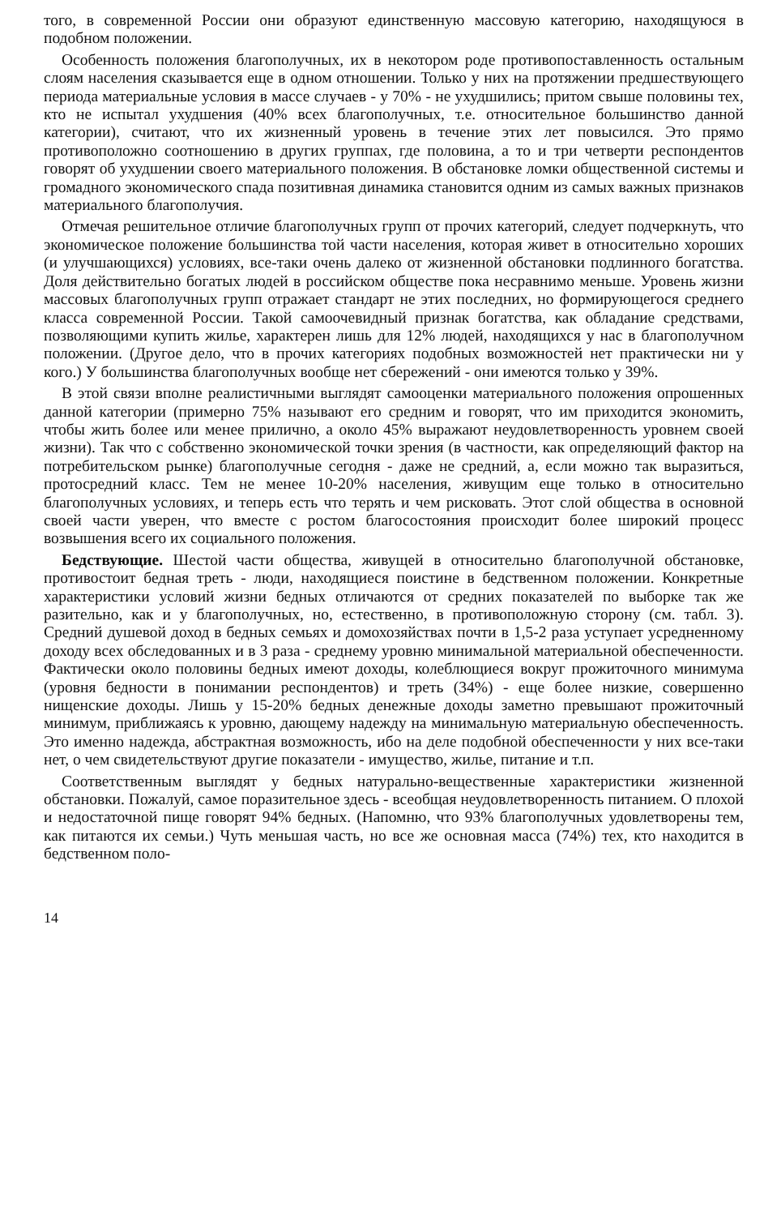того, в современной России они образуют единственную массовую категорию, находящуюся в подобном положении.
Особенность положения благополучных, их в некотором роде противопоставленность остальным слоям населения сказывается еще в одном отношении. Только у них на протяжении предшествующего периода материальные условия в массе случаев - у 70% - не ухудшились; притом свыше половины тех, кто не испытал ухудшения (40% всех благополучных, т.е. относительное большинство данной категории), считают, что их жизненный уровень в течение этих лет повысился. Это прямо противоположно соотношению в других группах, где половина, а то и три четверти респондентов говорят об ухудшении своего материального положения. В обстановке ломки общественной системы и громадного экономического спада позитивная динамика становится одним из самых важных признаков материального благополучия.
Отмечая решительное отличие благополучных групп от прочих категорий, следует подчеркнуть, что экономическое положение большинства той части населения, которая живет в относительно хороших (и улучшающихся) условиях, все-таки очень далеко от жизненной обстановки подлинного богатства. Доля действительно богатых людей в российском обществе пока несравнимо меньше. Уровень жизни массовых благополучных групп отражает стандарт не этих последних, но формирующегося среднего класса современной России. Такой самоочевидный признак богатства, как обладание средствами, позволяющими купить жилье, характерен лишь для 12% людей, находящихся у нас в благополучном положении. (Другое дело, что в прочих категориях подобных возможностей нет практически ни у кого.) У большинства благополучных вообще нет сбережений - они имеются только у 39%.
В этой связи вполне реалистичными выглядят самооценки материального положения опрошенных данной категории (примерно 75% называют его средним и говорят, что им приходится экономить, чтобы жить более или менее прилично, а около 45% выражают неудовлетворенность уровнем своей жизни). Так что с собственно экономической точки зрения (в частности, как определяющий фактор на потребительском рынке) благополучные сегодня - даже не средний, а, если можно так выразиться, протосредний класс. Тем не менее 10-20% населения, живущим еще только в относительно благополучных условиях, и теперь есть что терять и чем рисковать. Этот слой общества в основной своей части уверен, что вместе с ростом благосостояния происходит более широкий процесс возвышения всего их социального положения.
Бедствующие. Шестой части общества, живущей в относительно благополучной обстановке, противостоит бедная треть - люди, находящиеся поистине в бедственном положении. Конкретные характеристики условий жизни бедных отличаются от средних показателей по выборке так же разительно, как и у благополучных, но, естественно, в противоположную сторону (см. табл. 3). Средний душевой доход в бедных семьях и домохозяйствах почти в 1,5-2 раза уступает усредненному доходу всех обследованных и в 3 раза - среднему уровню минимальной материальной обеспеченности. Фактически около половины бедных имеют доходы, колеблющиеся вокруг прожиточного минимума (уровня бедности в понимании респондентов) и треть (34%) - еще более низкие, совершенно нищенские доходы. Лишь у 15-20% бедных денежные доходы заметно превышают прожиточный минимум, приближаясь к уровню, дающему надежду на минимальную материальную обеспеченность. Это именно надежда, абстрактная возможность, ибо на деле подобной обеспеченности у них все-таки нет, о чем свидетельствуют другие показатели - имущество, жилье, питание и т.п.
Соответственным выглядят у бедных натурально-вещественные характеристики жизненной обстановки. Пожалуй, самое поразительное здесь - всеобщая неудовлетворенность питанием. О плохой и недостаточной пище говорят 94% бедных. (Напомню, что 93% благополучных удовлетворены тем, как питаются их семьи.) Чуть меньшая часть, но все же основная масса (74%) тех, кто находится в бедственном поло-
14